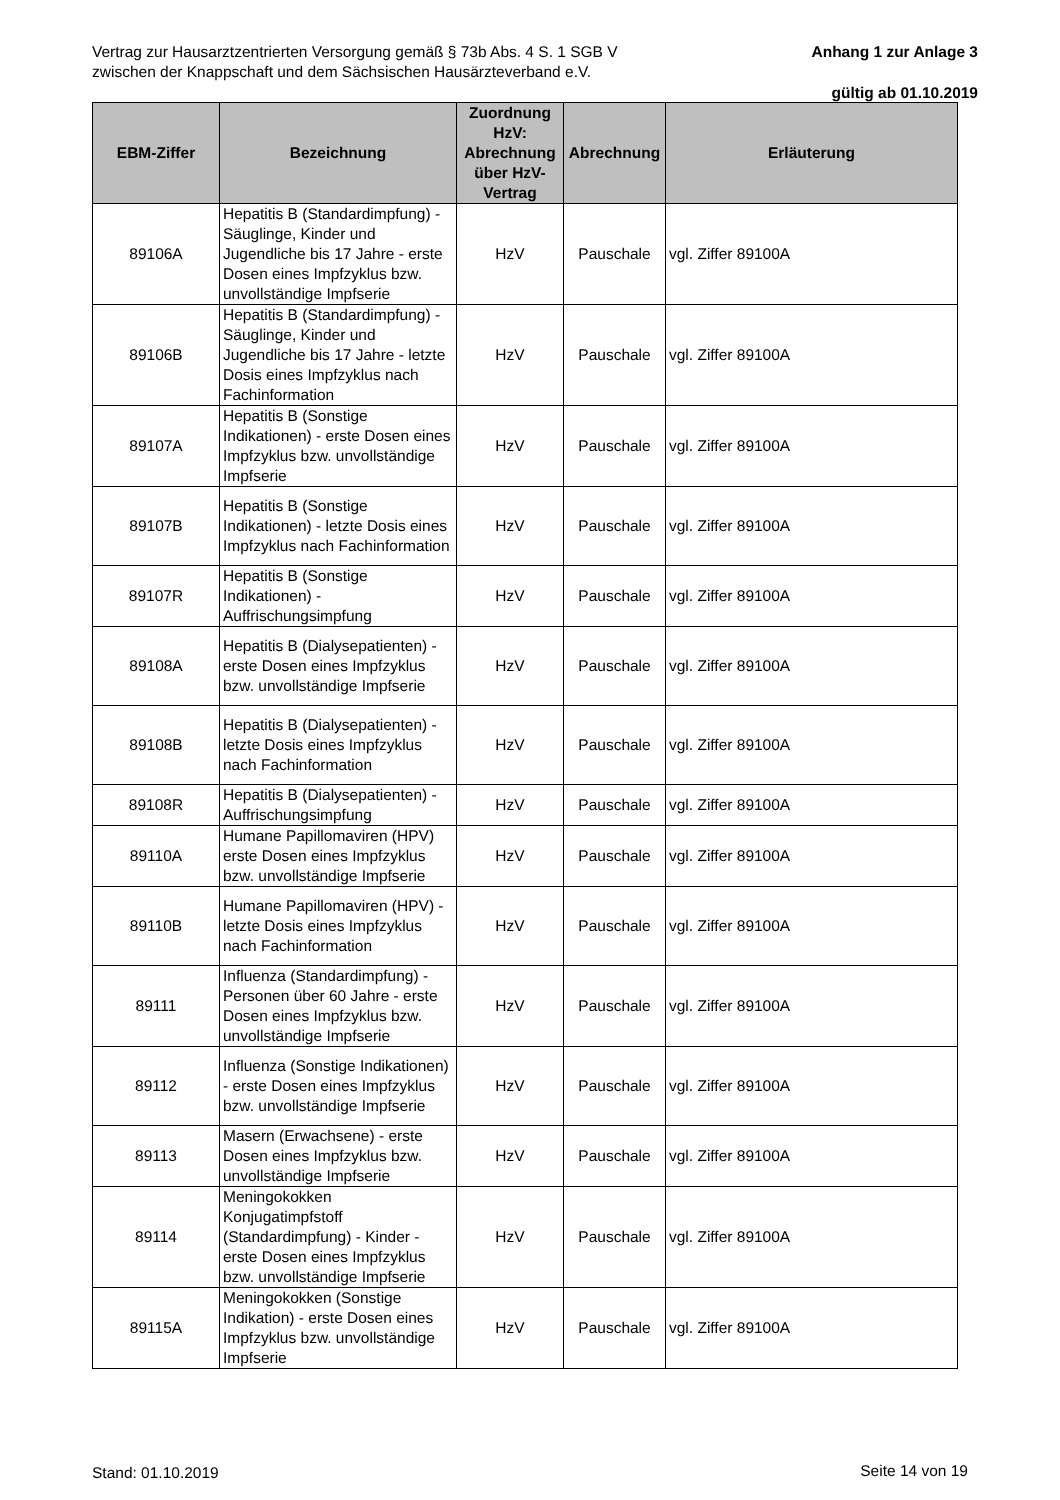Vertrag zur Hausarztzentrierten Versorgung gemäß § 73b Abs. 4 S. 1 SGB V
zwischen der Knappschaft und dem Sächsischen Hausärzteverband e.V.
Anhang 1 zur Anlage 3
gültig ab 01.10.2019
| EBM-Ziffer | Bezeichnung | Zuordnung HzV: Abrechnung über HzV-Vertrag | Abrechnung | Erläuterung |
| --- | --- | --- | --- | --- |
| 89106A | Hepatitis B (Standardimpfung) - Säuglinge, Kinder und Jugendliche bis 17 Jahre - erste Dosen eines Impfzyklus bzw. unvollständige Impfserie | HzV | Pauschale | vgl. Ziffer 89100A |
| 89106B | Hepatitis B (Standardimpfung) - Säuglinge, Kinder und Jugendliche bis 17 Jahre - letzte Dosis eines Impfzyklus nach Fachinformation | HzV | Pauschale | vgl. Ziffer 89100A |
| 89107A | Hepatitis B (Sonstige Indikationen) - erste Dosen eines Impfzyklus bzw. unvollständige Impfserie | HzV | Pauschale | vgl. Ziffer 89100A |
| 89107B | Hepatitis B (Sonstige Indikationen) - letzte Dosis eines Impfzyklus nach Fachinformation | HzV | Pauschale | vgl. Ziffer 89100A |
| 89107R | Hepatitis B (Sonstige Indikationen) - Auffrischungsimpfung | HzV | Pauschale | vgl. Ziffer 89100A |
| 89108A | Hepatitis B (Dialysepatienten) - erste Dosen eines Impfzyklus bzw. unvollständige Impfserie | HzV | Pauschale | vgl. Ziffer 89100A |
| 89108B | Hepatitis B (Dialysepatienten) - letzte Dosis eines Impfzyklus nach Fachinformation | HzV | Pauschale | vgl. Ziffer 89100A |
| 89108R | Hepatitis B (Dialysepatienten) - Auffrischungsimpfung | HzV | Pauschale | vgl. Ziffer 89100A |
| 89110A | Humane Papillomaviren (HPV) erste Dosen eines Impfzyklus bzw. unvollständige Impfserie | HzV | Pauschale | vgl. Ziffer 89100A |
| 89110B | Humane Papillomaviren (HPV) - letzte Dosis eines Impfzyklus nach Fachinformation | HzV | Pauschale | vgl. Ziffer 89100A |
| 89111 | Influenza (Standardimpfung) - Personen über 60 Jahre - erste Dosen eines Impfzyklus bzw. unvollständige Impfserie | HzV | Pauschale | vgl. Ziffer 89100A |
| 89112 | Influenza (Sonstige Indikationen) - erste Dosen eines Impfzyklus bzw. unvollständige Impfserie | HzV | Pauschale | vgl. Ziffer 89100A |
| 89113 | Masern (Erwachsene) - erste Dosen eines Impfzyklus bzw. unvollständige Impfserie | HzV | Pauschale | vgl. Ziffer 89100A |
| 89114 | Meningokokken Konjugatimpfstoff (Standardimpfung) - Kinder - erste Dosen eines Impfzyklus bzw. unvollständige Impfserie | HzV | Pauschale | vgl. Ziffer 89100A |
| 89115A | Meningokokken (Sonstige Indikation) - erste Dosen eines Impfzyklus bzw. unvollständige Impfserie | HzV | Pauschale | vgl. Ziffer 89100A |
Stand: 01.10.2019 Seite 14 von 19